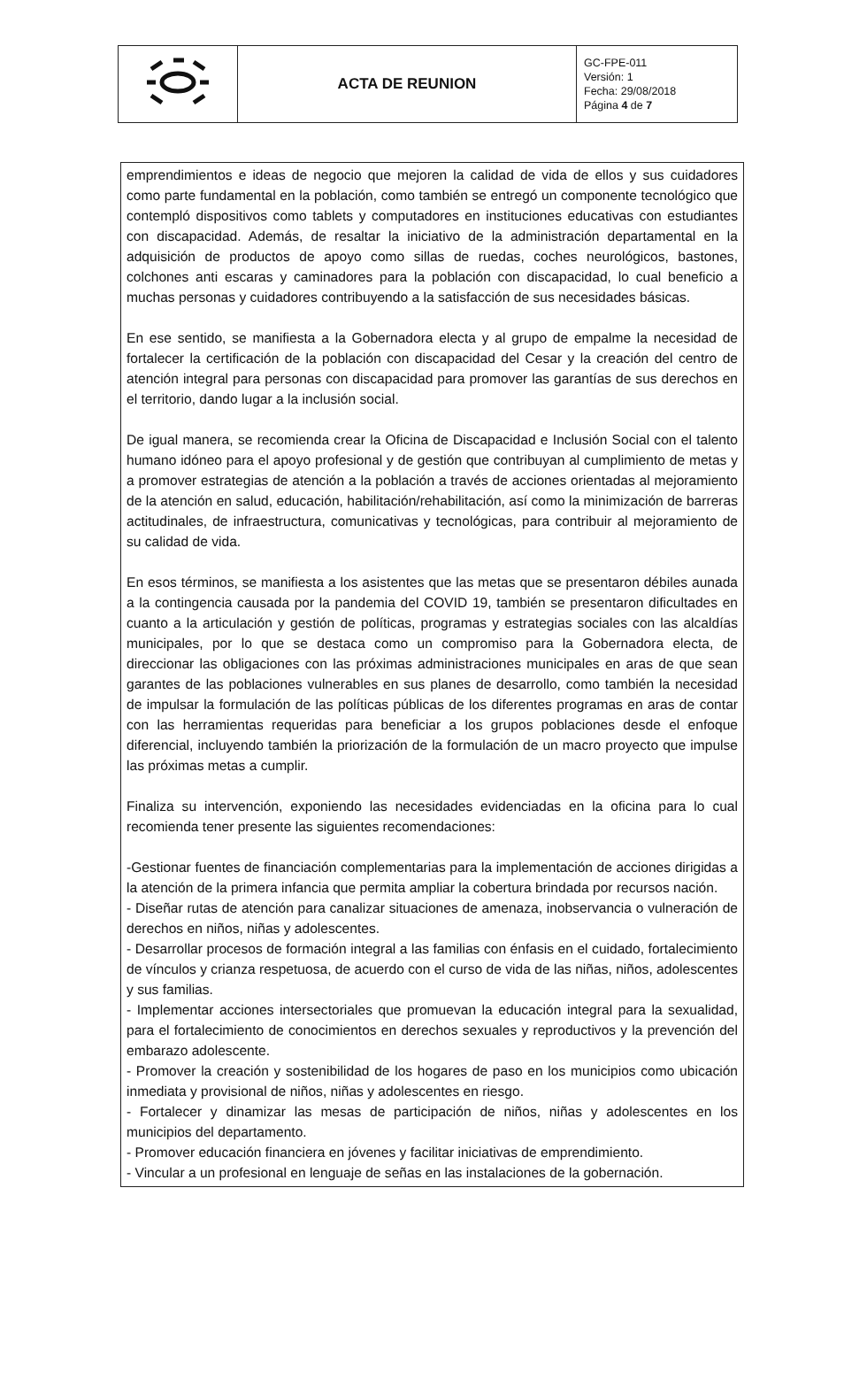| | ACTA DE REUNION | GC-FPE-011 Versión: 1 Fecha: 29/08/2018 Página 4 de 7 |
emprendimientos e ideas de negocio que mejoren la calidad de vida de ellos y sus cuidadores como parte fundamental en la población, como también se entregó un componente tecnológico que contempló dispositivos como tablets y computadores en instituciones educativas con estudiantes con discapacidad. Además, de resaltar la iniciativo de la administración departamental en la adquisición de productos de apoyo como sillas de ruedas, coches neurológicos, bastones, colchones anti escaras y caminadores para la población con discapacidad, lo cual beneficio a muchas personas y cuidadores contribuyendo a la satisfacción de sus necesidades básicas.
En ese sentido, se manifiesta a la Gobernadora electa y al grupo de empalme la necesidad de fortalecer la certificación de la población con discapacidad del Cesar y la creación del centro de atención integral para personas con discapacidad para promover las garantías de sus derechos en el territorio, dando lugar a la inclusión social.
De igual manera, se recomienda crear la Oficina de Discapacidad e Inclusión Social con el talento humano idóneo para el apoyo profesional y de gestión que contribuyan al cumplimiento de metas y a promover estrategias de atención a la población a través de acciones orientadas al mejoramiento de la atención en salud, educación, habilitación/rehabilitación, así como la minimización de barreras actitudinales, de infraestructura, comunicativas y tecnológicas, para contribuir al mejoramiento de su calidad de vida.
En esos términos, se manifiesta a los asistentes que las metas que se presentaron débiles aunada a la contingencia causada por la pandemia del COVID 19, también se presentaron dificultades en cuanto a la articulación y gestión de políticas, programas y estrategias sociales con las alcaldías municipales, por lo que se destaca como un compromiso para la Gobernadora electa, de direccionar las obligaciones con las próximas administraciones municipales en aras de que sean garantes de las poblaciones vulnerables en sus planes de desarrollo, como también la necesidad de impulsar la formulación de las políticas públicas de los diferentes programas en aras de contar con las herramientas requeridas para beneficiar a los grupos poblaciones desde el enfoque diferencial, incluyendo también la priorización de la formulación de un macro proyecto que impulse las próximas metas a cumplir.
Finaliza su intervención, exponiendo las necesidades evidenciadas en la oficina para lo cual recomienda tener presente las siguientes recomendaciones:
-Gestionar fuentes de financiación complementarias para la implementación de acciones dirigidas a la atención de la primera infancia que permita ampliar la cobertura brindada por recursos nación.
- Diseñar rutas de atención para canalizar situaciones de amenaza, inobservancia o vulneración de derechos en niños, niñas y adolescentes.
- Desarrollar procesos de formación integral a las familias con énfasis en el cuidado, fortalecimiento de vínculos y crianza respetuosa, de acuerdo con el curso de vida de las niñas, niños, adolescentes y sus familias.
- Implementar acciones intersectoriales que promuevan la educación integral para la sexualidad, para el fortalecimiento de conocimientos en derechos sexuales y reproductivos y la prevención del embarazo adolescente.
- Promover la creación y sostenibilidad de los hogares de paso en los municipios como ubicación inmediata y provisional de niños, niñas y adolescentes en riesgo.
- Fortalecer y dinamizar las mesas de participación de niños, niñas y adolescentes en los municipios del departamento.
- Promover educación financiera en jóvenes y facilitar iniciativas de emprendimiento.
- Vincular a un profesional en lenguaje de señas en las instalaciones de la gobernación.